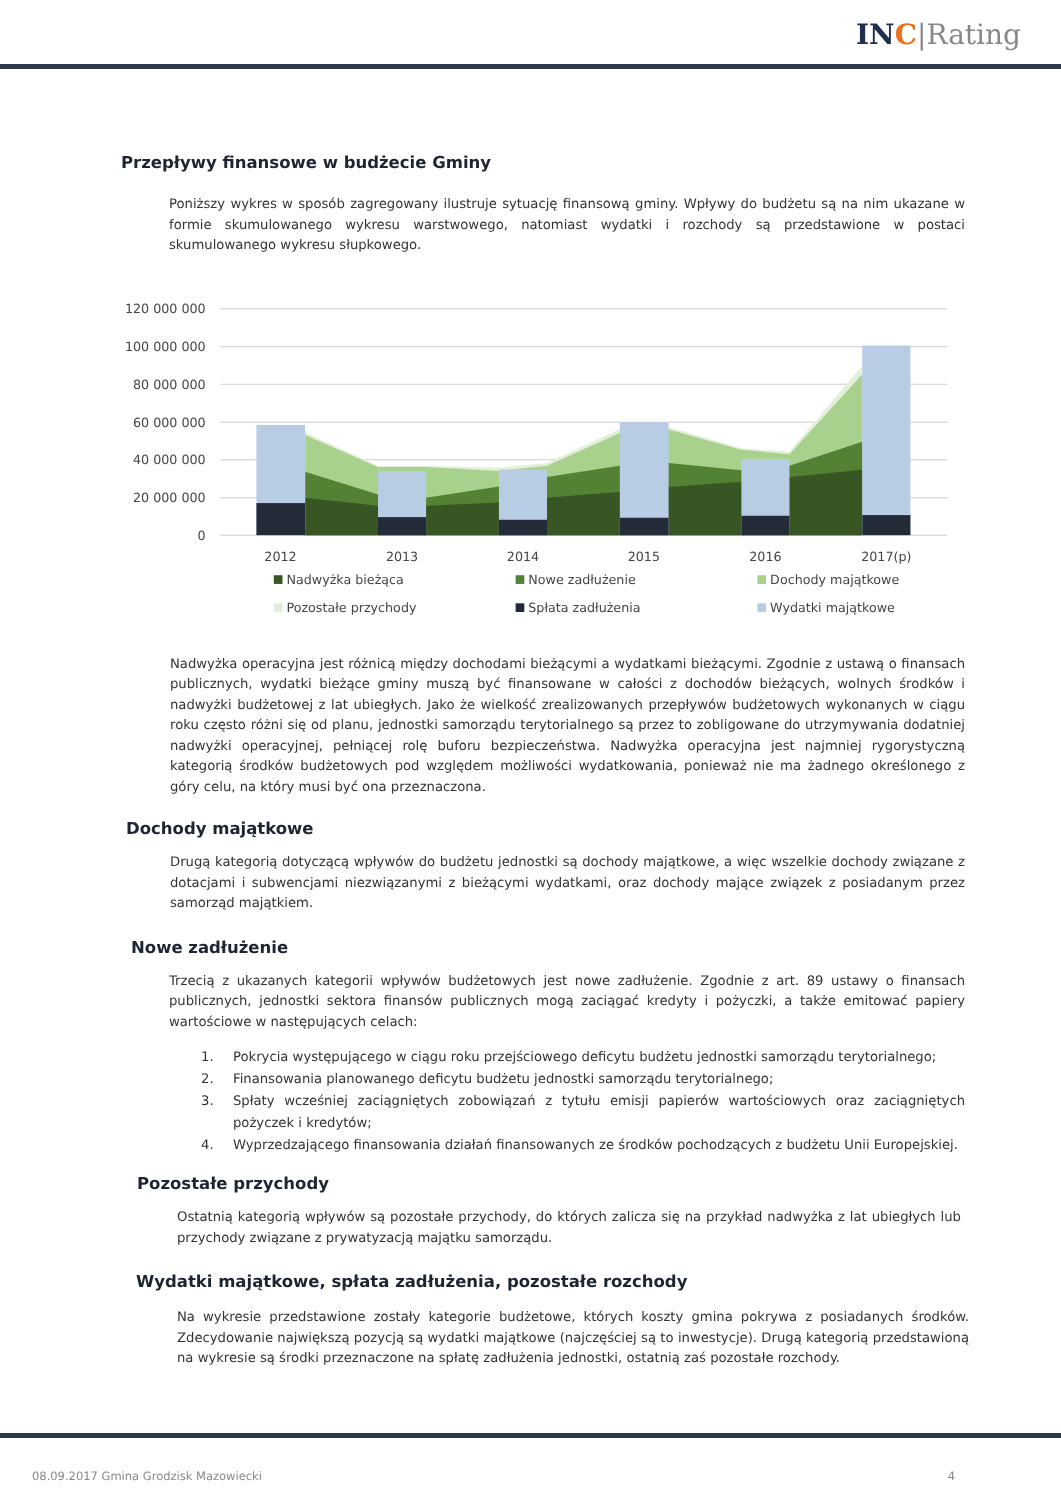IN C|Rating
Przepływy finansowe w budżecie Gminy
Poniższy wykres w sposób zagregowany ilustruje sytuację finansową gminy. Wpływy do budżetu są na nim ukazane w formie skumulowanego wykresu warstwowego, natomiast wydatki i rozchody są przedstawione w postaci skumulowanego wykresu słupkowego.
120 000 000
100 000 000
80 000 000
60 000 000
40 000 000
20 000 000
0
2012
2013
2014
2015
2016
2017(p)
Nadwyżka bieżąca
Nowe zadłużenie
Dochody majątkowe
Pozostałe przychody
Spłata zadłużenia
Wydatki majątkowe
Nadwyżka operacyjna jest różnicą między dochodami bieżącymi a wydatkami bieżącymi. Zgodnie z ustawą o finansach publicznych, wydatki bieżące gminy muszą być finansowane w całości z dochodów bieżących, wolnych środków i nadwyżki budżetowej z lat ubiegłych. Jako że wielkość zrealizowanych przepływów budżetowych wykonanych w ciągu roku często różni się od planu, jednostki samorządu terytorialnego są przez to zobligowane do utrzymywania dodatniej nadwyżki operacyjnej, pełniącej rolę buforu bezpieczeństwa. Nadwyżka operacyjna jest najmniej rygorystyczną kategorią środków budżetowych pod względem możliwości wydatkowania, ponieważ nie ma żadnego określonego z góry celu, na który musi być ona przeznaczona.
Dochody majątkowe
Drugą kategorią dotyczącą wpływów do budżetu jednostki są dochody majątkowe, a więc wszelkie dochody związane z dotacjami i subwencjami niezwiązanymi z bieżącymi wydatkami, oraz dochody mające związek z posiadanym przez samorząd majątkiem.
Nowe zadłużenie
Trzecią z ukazanych kategorii wpływów budżetowych jest nowe zadłużenie. Zgodnie z art. 89 ustawy o finansach publicznych, jednostki sektora finansów publicznych mogą zaciągać kredyty i pożyczki, a także emitować papiery wartościowe w następujących celach:
1. Pokrycia występującego w ciągu roku przejściowego deficytu budżetu jednostki samorządu terytorialnego;
2. Finansowania planowanego deficytu budżetu jednostki samorządu terytorialnego;
3. Spłaty wcześniej zaciągniętych zobowiązań z tytułu emisji papierów wartościowych oraz zaciągniętych pożyczek i kredytów;
4. Wyprzedzającego finansowania działań finansowanych ze środków pochodzących z budżetu Unii Europejskiej.
Pozostałe przychody
Ostatnią kategorią wpływów są pozostałe przychody, do których zalicza się na przykład nadwyżka z lat ubiegłych lub przychody związane z prywatyzacją majątku samorządu.
Wydatki majątkowe, spłata zadłużenia, pozostałe rozchody
Na wykresie przedstawione zostały kategorie budżetowe, których koszty gmina pokrywa z posiadanych środków. Zdecydowanie największą pozycją są wydatki majątkowe (najczęściej są to inwestycje). Drugą kategorią przedstawioną na wykresie są środki przeznaczone na spłatę zadłużenia jednostki, ostatnią zaś pozostałe rozchody.
08.09.2017 Gmina Grodzisk Mazowiecki 4